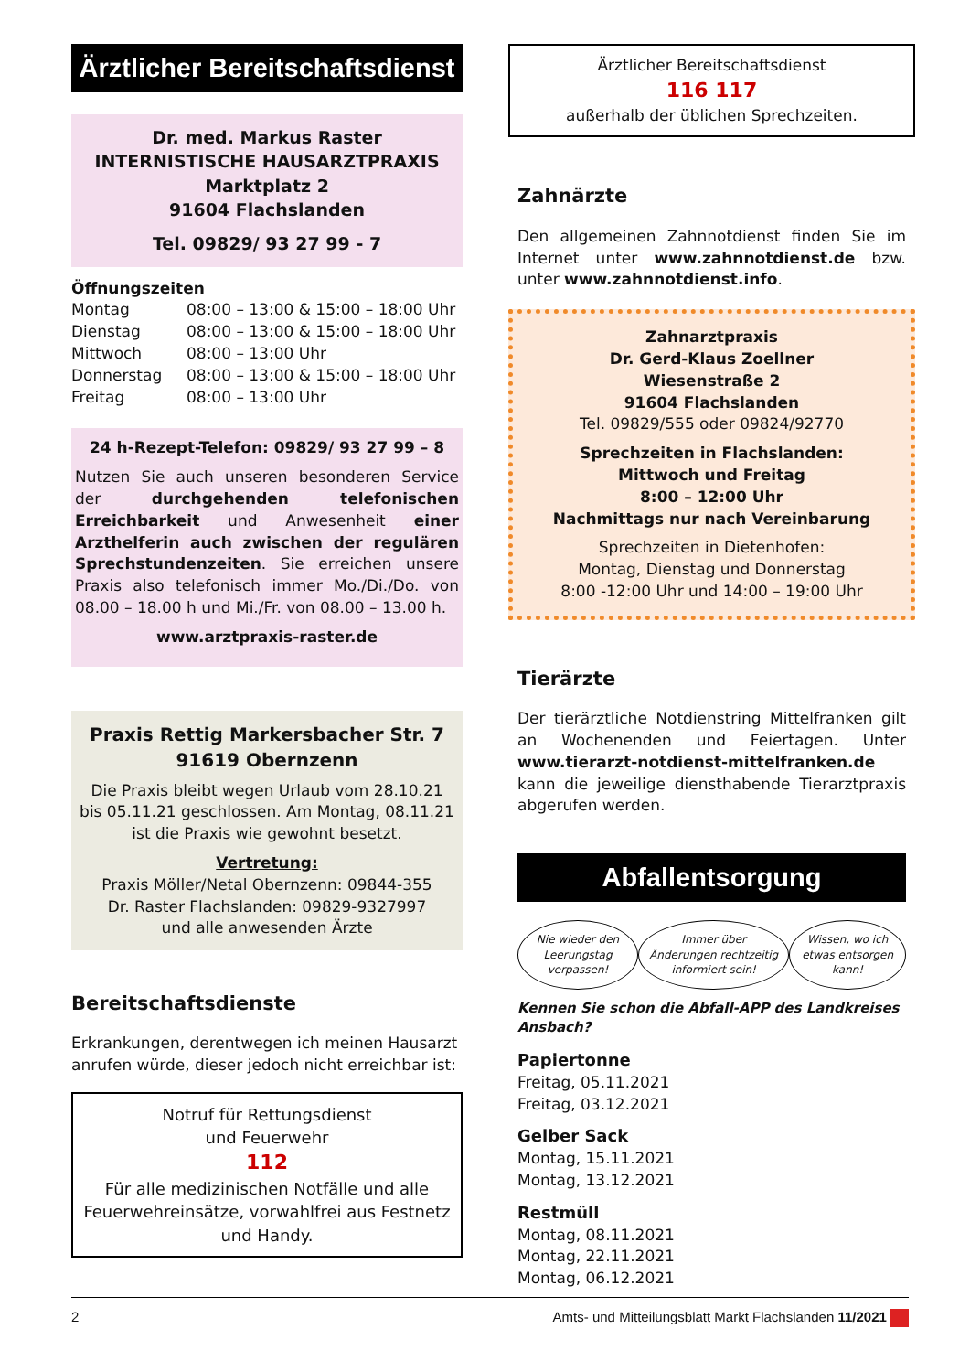Ärztlicher Bereitschaftsdienst
Dr. med. Markus Raster
INTERNISTISCHE HAUSARZTPRAXIS
Marktplatz 2
91604 Flachslanden
Tel. 09829/ 93 27 99 - 7
Öffnungszeiten
| Montag | 08:00 – 13:00 & 15:00 – 18:00 Uhr |
| Dienstag | 08:00 – 13:00 & 15:00 – 18:00 Uhr |
| Mittwoch | 08:00 – 13:00 Uhr |
| Donnerstag | 08:00 – 13:00 & 15:00 – 18:00 Uhr |
| Freitag | 08:00 – 13:00 Uhr |
24 h-Rezept-Telefon: 09829/ 93 27 99 – 8
Nutzen Sie auch unseren besonderen Service der durchgehenden telefonischen Erreichbarkeit und Anwesenheit einer Arzthelferin auch zwischen der regulären Sprechstundenzeiten. Sie erreichen unsere Praxis also telefonisch immer Mo./Di./Do. von 08.00 – 18.00 h und Mi./Fr. von 08.00 – 13.00 h.
www.arztpraxis-raster.de
Praxis Rettig Markersbacher Str. 7 91619 Obernzenn
Die Praxis bleibt wegen Urlaub vom 28.10.21 bis 05.11.21 geschlossen. Am Montag, 08.11.21 ist die Praxis wie gewohnt besetzt.
Vertretung:
Praxis Möller/Netal Obernzenn: 09844-355
Dr. Raster Flachslanden: 09829-9327997
und alle anwesenden Ärzte
Bereitschaftsdienste
Erkrankungen, derentwegen ich meinen Hausarzt anrufen würde, dieser jedoch nicht erreichbar ist:
Notruf für Rettungsdienst
und Feuerwehr
112
Für alle medizinischen Notfälle und alle Feuerwehreinsätze, vorwahlfrei aus Festnetz und Handy.
Ärztlicher Bereitschaftsdienst
116 117
außerhalb der üblichen Sprechzeiten.
Zahnärzte
Den allgemeinen Zahnnotdienst finden Sie im Internet unter www.zahnnotdienst.de bzw. unter www.zahnnotdienst.info.
Zahnarztpraxis
Dr. Gerd-Klaus Zoellner
Wiesenstraße 2
91604 Flachslanden
Tel. 09829/555 oder 09824/92770
Sprechzeiten in Flachslanden:
Mittwoch und Freitag
8:00 – 12:00 Uhr
Nachmittags nur nach Vereinbarung
Sprechzeiten in Dietenhofen:
Montag, Dienstag und Donnerstag
8:00 -12:00 Uhr und 14:00 – 19:00 Uhr
Tierärzte
Der tierärztliche Notdienstring Mittelfranken gilt an Wochenenden und Feiertagen. Unter www.tierarzt-notdienst-mittelfranken.de kann die jeweilige diensthabende Tierarztpraxis abgerufen werden.
Abfallentsorgung
Nie wieder den Leerungstag verpassen!
Immer über Änderungen rechtzeitig informiert sein!
Wissen, wo ich etwas entsorgen kann!
Kennen Sie schon die Abfall-APP des Landkreises Ansbach?
Papiertonne
Freitag, 05.11.2021
Freitag, 03.12.2021
Gelber Sack
Montag, 15.11.2021
Montag, 13.12.2021
Restmüll
Montag, 08.11.2021
Montag, 22.11.2021
Montag, 06.12.2021
2 Amts- und Mitteilungsblatt Markt Flachslanden 11/2021